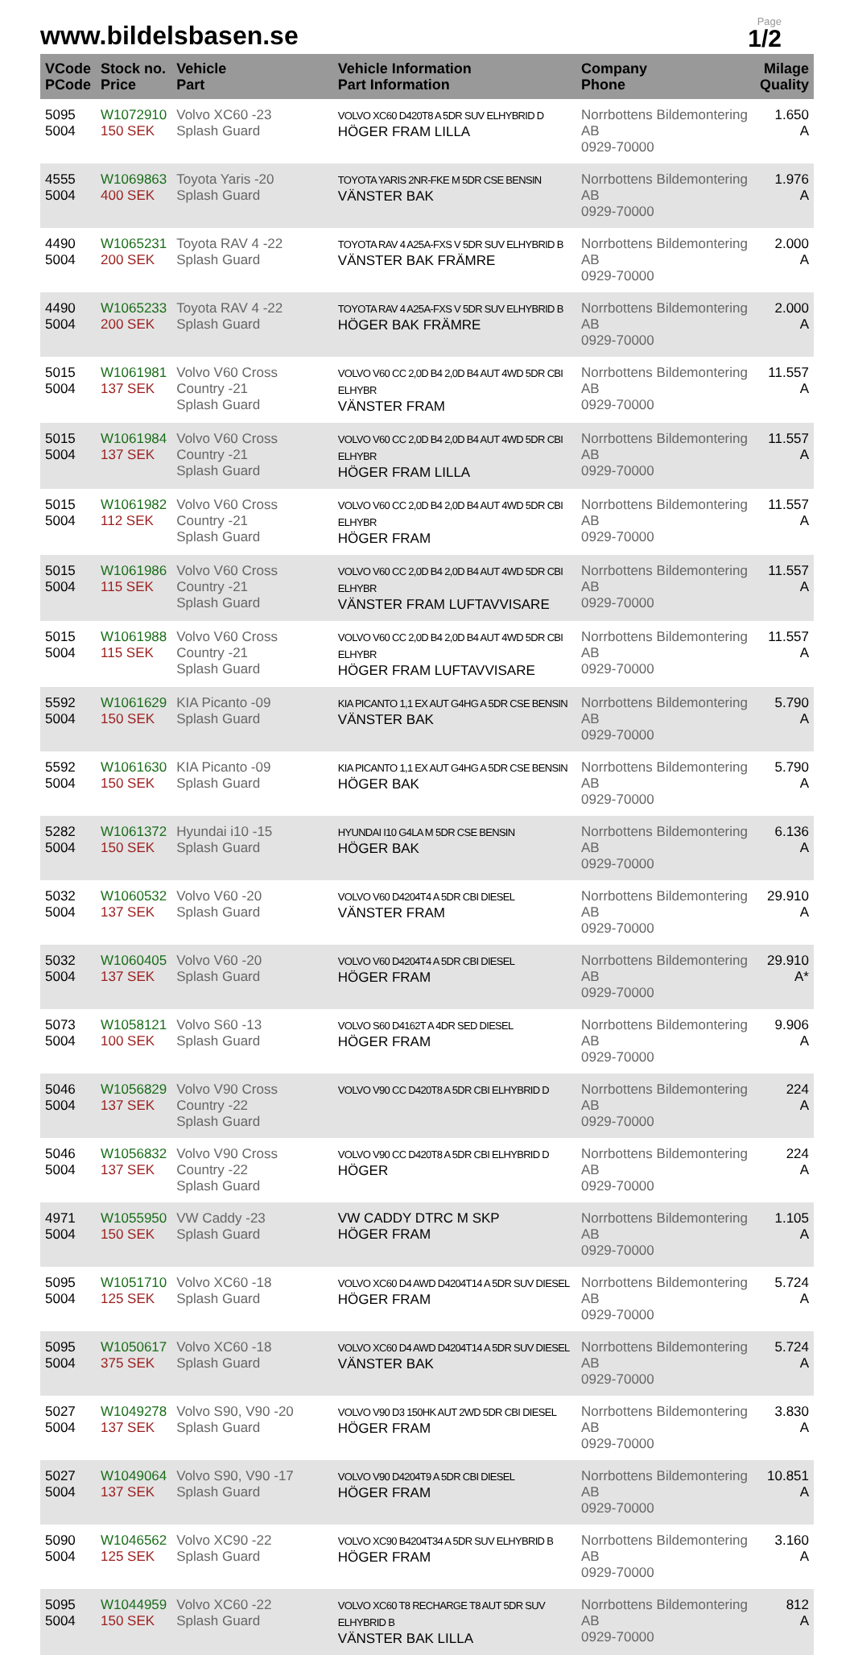www.bildelsbasen.se
Page
1/2
| VCode PCode | Stock no. Price | Vehicle Part | Vehicle Information Part Information | Company Phone | Milage Quality |
| --- | --- | --- | --- | --- | --- |
| 5095 5004 | W1072910 150 SEK | Volvo XC60 -23 Splash Guard | VOLVO XC60 D420T8 A 5DR SUV ELHYBRID D HÖGER FRAM LILLA | Norrbottens Bildemontering AB 0929-70000 | 1.650 A |
| 4555 5004 | W1069863 400 SEK | Toyota Yaris -20 Splash Guard | TOYOTA YARIS 2NR-FKE M 5DR CSE BENSIN VÄNSTER BAK | Norrbottens Bildemontering AB 0929-70000 | 1.976 A |
| 4490 5004 | W1065231 200 SEK | Toyota RAV 4 -22 Splash Guard | TOYOTA RAV 4 A25A-FXS V 5DR SUV ELHYBRID B VÄNSTER BAK FRÄMRE | Norrbottens Bildemontering AB 0929-70000 | 2.000 A |
| 4490 5004 | W1065233 200 SEK | Toyota RAV 4 -22 Splash Guard | TOYOTA RAV 4 A25A-FXS V 5DR SUV ELHYBRID B HÖGER BAK FRÄMRE | Norrbottens Bildemontering AB 0929-70000 | 2.000 A |
| 5015 5004 | W1061981 137 SEK | Volvo V60 Cross Country -21 Splash Guard | VOLVO V60 CC 2,0D B4 2,0D B4 AUT 4WD 5DR CBI ELHYBR VÄNSTER FRAM | Norrbottens Bildemontering AB 0929-70000 | 11.557 A |
| 5015 5004 | W1061984 137 SEK | Volvo V60 Cross Country -21 Splash Guard | VOLVO V60 CC 2,0D B4 2,0D B4 AUT 4WD 5DR CBI ELHYBR HÖGER FRAM LILLA | Norrbottens Bildemontering AB 0929-70000 | 11.557 A |
| 5015 5004 | W1061982 112 SEK | Volvo V60 Cross Country -21 Splash Guard | VOLVO V60 CC 2,0D B4 2,0D B4 AUT 4WD 5DR CBI ELHYBR HÖGER FRAM | Norrbottens Bildemontering AB 0929-70000 | 11.557 A |
| 5015 5004 | W1061986 115 SEK | Volvo V60 Cross Country -21 Splash Guard | VOLVO V60 CC 2,0D B4 2,0D B4 AUT 4WD 5DR CBI ELHYBR VÄNSTER FRAM LUFTAVVISARE | Norrbottens Bildemontering AB 0929-70000 | 11.557 A |
| 5015 5004 | W1061988 115 SEK | Volvo V60 Cross Country -21 Splash Guard | VOLVO V60 CC 2,0D B4 2,0D B4 AUT 4WD 5DR CBI ELHYBR HÖGER FRAM LUFTAVVISARE | Norrbottens Bildemontering AB 0929-70000 | 11.557 A |
| 5592 5004 | W1061629 150 SEK | KIA Picanto -09 Splash Guard | KIA PICANTO 1,1 EX AUT G4HG A 5DR CSE BENSIN VÄNSTER BAK | Norrbottens Bildemontering AB 0929-70000 | 5.790 A |
| 5592 5004 | W1061630 150 SEK | KIA Picanto -09 Splash Guard | KIA PICANTO 1,1 EX AUT G4HG A 5DR CSE BENSIN HÖGER BAK | Norrbottens Bildemontering AB 0929-70000 | 5.790 A |
| 5282 5004 | W1061372 150 SEK | Hyundai i10 -15 Splash Guard | HYUNDAI I10 G4LA M 5DR CSE BENSIN HÖGER BAK | Norrbottens Bildemontering AB 0929-70000 | 6.136 A |
| 5032 5004 | W1060532 137 SEK | Volvo V60 -20 Splash Guard | VOLVO V60 D4204T4 A 5DR CBI DIESEL VÄNSTER FRAM | Norrbottens Bildemontering AB 0929-70000 | 29.910 A |
| 5032 5004 | W1060405 137 SEK | Volvo V60 -20 Splash Guard | VOLVO V60 D4204T4 A 5DR CBI DIESEL HÖGER FRAM | Norrbottens Bildemontering AB 0929-70000 | 29.910 A* |
| 5073 5004 | W1058121 100 SEK | Volvo S60 -13 Splash Guard | VOLVO S60 D4162T A 4DR SED DIESEL HÖGER FRAM | Norrbottens Bildemontering AB 0929-70000 | 9.906 A |
| 5046 5004 | W1056829 137 SEK | Volvo V90 Cross Country -22 Splash Guard | VOLVO V90 CC D420T8 A 5DR CBI ELHYBRID D | Norrbottens Bildemontering AB 0929-70000 | 224 A |
| 5046 5004 | W1056832 137 SEK | Volvo V90 Cross Country -22 Splash Guard | VOLVO V90 CC D420T8 A 5DR CBI ELHYBRID D HÖGER | Norrbottens Bildemontering AB 0929-70000 | 224 A |
| 4971 5004 | W1055950 150 SEK | VW Caddy -23 Splash Guard | VW CADDY DTRC M SKP HÖGER FRAM | Norrbottens Bildemontering AB 0929-70000 | 1.105 A |
| 5095 5004 | W1051710 125 SEK | Volvo XC60 -18 Splash Guard | VOLVO XC60 D4 AWD D4204T14 A 5DR SUV DIESEL HÖGER FRAM | Norrbottens Bildemontering AB 0929-70000 | 5.724 A |
| 5095 5004 | W1050617 375 SEK | Volvo XC60 -18 Splash Guard | VOLVO XC60 D4 AWD D4204T14 A 5DR SUV DIESEL VÄNSTER BAK | Norrbottens Bildemontering AB 0929-70000 | 5.724 A |
| 5027 5004 | W1049278 137 SEK | Volvo S90, V90 -20 Splash Guard | VOLVO V90 D3 150HK AUT 2WD 5DR CBI DIESEL HÖGER FRAM | Norrbottens Bildemontering AB 0929-70000 | 3.830 A |
| 5027 5004 | W1049064 137 SEK | Volvo S90, V90 -17 Splash Guard | VOLVO V90 D4204T9 A 5DR CBI DIESEL HÖGER FRAM | Norrbottens Bildemontering AB 0929-70000 | 10.851 A |
| 5090 5004 | W1046562 125 SEK | Volvo XC90 -22 Splash Guard | VOLVO XC90 B4204T34 A 5DR SUV ELHYBRID B HÖGER FRAM | Norrbottens Bildemontering AB 0929-70000 | 3.160 A |
| 5095 5004 | W1044959 150 SEK | Volvo XC60 -22 Splash Guard | VOLVO XC60 T8 RECHARGE T8 AUT 5DR SUV ELHYBRID B VÄNSTER BAK LILLA | Norrbottens Bildemontering AB 0929-70000 | 812 A |